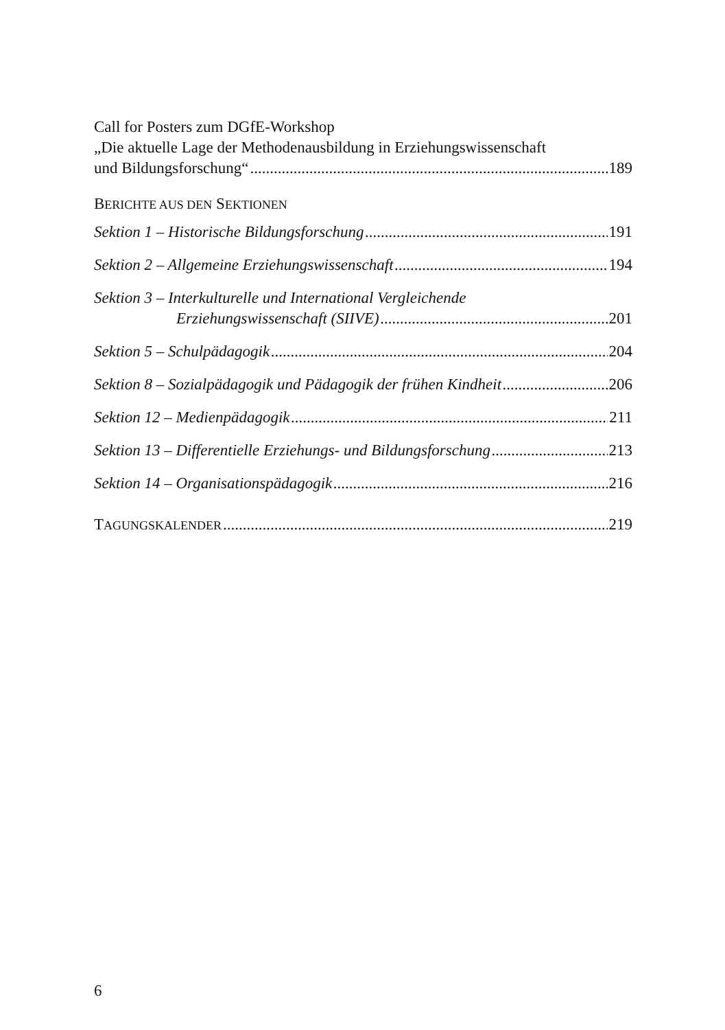Call for Posters zum DGfE-Workshop
„Die aktuelle Lage der Methodenausbildung in Erziehungswissenschaft
und Bildungsforschung“ 189
BERICHTE AUS DEN SEKTIONEN
Sektion 1 – Historische Bildungsforschung 191
Sektion 2 – Allgemeine Erziehungswissenschaft 194
Sektion 3 – Interkulturelle und International Vergleichende
Erziehungswissenschaft (SIIVE) 201
Sektion 5 – Schulpädagogik 204
Sektion 8 – Sozialpädagogik und Pädagogik der frühen Kindheit 206
Sektion 12 – Medienpädagogik 211
Sektion 13 – Differentielle Erziehungs- und Bildungsforschung 213
Sektion 14 – Organisationspädagogik 216
TAGUNGSKALENDER 219
6